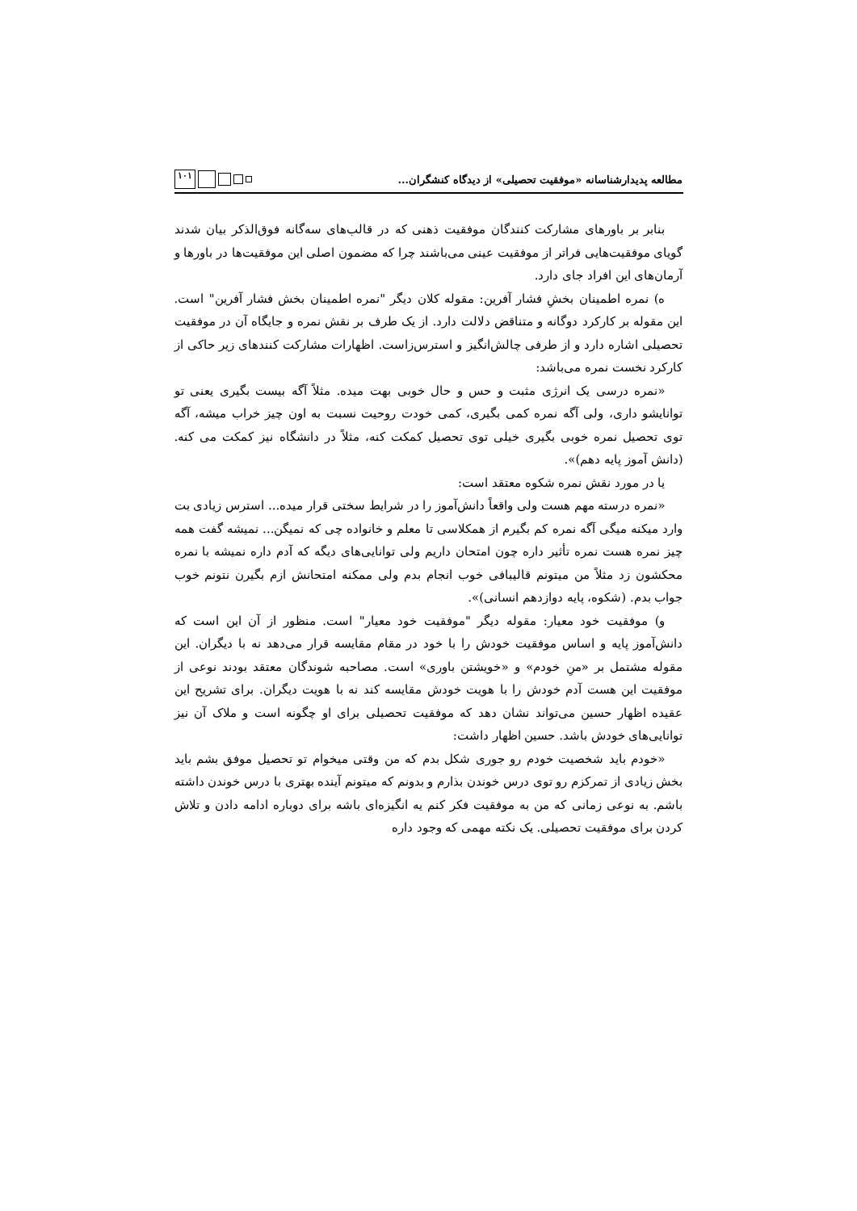مطالعه پدیدارشناسانه «موفقیت تحصیلی» از دیدگاه کنشگران... ۱۰۱
بنابر بر باورهای مشارکت کنندگان موفقیت ذهنی که در قالب‌های سه‌گانه فوق‌الذکر بیان شدند گویای موفقیت‌هایی فراتر از موفقیت عینی می‌باشند چرا که مضمون اصلی این موفقیت‌ها در باورها و آرمان‌های این افراد جای دارد.
ه) نمره اطمینان بخشِ فشار آفرین: مقوله کلان دیگر "نمره اطمینان بخش فشار آفرین" است. این مقوله بر کارکرد دوگانه و متناقض دلالت دارد. از یک طرف بر نقش نمره و جایگاه آن در موفقیت تحصیلی اشاره دارد و از طرفی چالش‌انگیز و استرس‌زاست. اظهارات مشارکت کنندهای زیر حاکی از کارکرد نخست نمره می‌باشد:
«نمره درسی یک انرژی مثبت و حس و حال خوبی بهت میده. مثلاً آگه بیست بگیری یعنی تو توانایشو داری، ولی آگه نمره کمی بگیری، کمی خودت روحیت نسبت به اون چیز خراب میشه، آگه توی تحصیل نمره خوبی بگیری خیلی توی تحصیل کمکت کنه، مثلاً در دانشگاه نیز کمکت می کنه. (دانش آموز پایه دهم)».
یا در مورد نقش نمره شکوه معتقد است:
«نمره درسته مهم هست ولی واقعاً دانش‌آموز را در شرایط سختی قرار میده... استرس زیادی بت وارد میکنه میگی آگه نمره کم بگیرم از همکلاسی تا معلم و خانواده چی که نمیگن... نمیشه گفت همه چیز نمره هست نمره تأثیر داره چون امتحان داریم ولی توانایی‌های دیگه که آدم داره نمیشه با نمره محکشون زد مثلاً من میتونم قالیبافی خوب انجام بدم ولی ممکنه امتحانش ازم بگیرن نتونم خوب جواب بدم. (شکوه، پایه دوازدهم انسانی)».
و) موفقیت خود معیار: مقوله دیگر "موفقیت خود معیار" است. منظور از آن این است که دانش‌آموز پایه و اساس موفقیت خودش را با خود در مقام مقایسه قرار می‌دهد نه با دیگران. این مقوله مشتمل بر «منِ خودم» و «خویشتن باوری» است. مصاحبه شوندگان معتقد بودند نوعی از موفقیت این هست آدم خودش را با هویت خودش مقایسه کند نه با هویت دیگران. برای تشریح این عقیده اظهار حسین می‌تواند نشان دهد که موفقیت تحصیلی برای او چگونه است و ملاک آن نیز توانایی‌های خودش باشد. حسین اظهار داشت:
«خودم باید شخصیت خودم رو جوری شکل بدم که من وقتی میخوام تو تحصیل موفق بشم باید بخش زیادی از تمرکزم رو توی درس خوندن بذارم و بدونم که میتونم آینده بهتری با درس خوندن داشته باشم. به نوعی زمانی که من به موفقیت فکر کنم یه انگیزه‌ای باشه برای دوباره ادامه دادن و تلاش کردن برای موفقیت تحصیلی. یک نکته مهمی که وجود داره